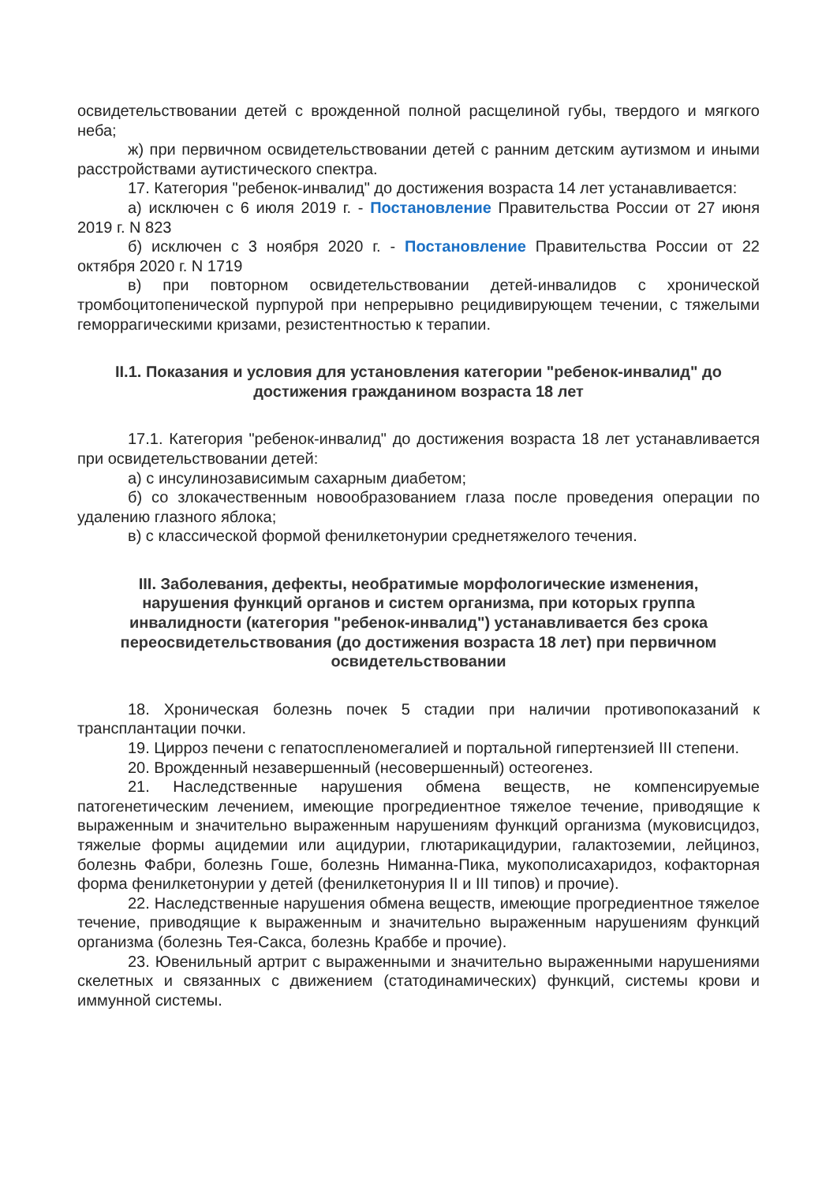освидетельствовании детей с врожденной полной расщелиной губы, твердого и мягкого неба;
ж) при первичном освидетельствовании детей с ранним детским аутизмом и иными расстройствами аутистического спектра.
17. Категория "ребенок-инвалид" до достижения возраста 14 лет устанавливается:
а) исключен с 6 июля 2019 г. - Постановление Правительства России от 27 июня 2019 г. N 823
б) исключен с 3 ноября 2020 г. - Постановление Правительства России от 22 октября 2020 г. N 1719
в) при повторном освидетельствовании детей-инвалидов с хронической тромбоцитопенической пурпурой при непрерывно рецидивирующем течении, с тяжелыми геморрагическими кризами, резистентностью к терапии.
II.1. Показания и условия для установления категории "ребенок-инвалид" до достижения гражданином возраста 18 лет
17.1. Категория "ребенок-инвалид" до достижения возраста 18 лет устанавливается при освидетельствовании детей:
а) с инсулинозависимым сахарным диабетом;
б) со злокачественным новообразованием глаза после проведения операции по удалению глазного яблока;
в) с классической формой фенилкетонурии среднетяжелого течения.
III. Заболевания, дефекты, необратимые морфологические изменения, нарушения функций органов и систем организма, при которых группа инвалидности (категория "ребенок-инвалид") устанавливается без срока переосвидетельствования (до достижения возраста 18 лет) при первичном освидетельствовании
18. Хроническая болезнь почек 5 стадии при наличии противопоказаний к трансплантации почки.
19. Цирроз печени с гепатоспленомегалией и портальной гипертензией III степени.
20. Врожденный незавершенный (несовершенный) остеогенез.
21. Наследственные нарушения обмена веществ, не компенсируемые патогенетическим лечением, имеющие прогредиентное тяжелое течение, приводящие к выраженным и значительно выраженным нарушениям функций организма (муковисцидоз, тяжелые формы ацидемии или ацидурии, глютарикацидурии, галактоземии, лейциноз, болезнь Фабри, болезнь Гоше, болезнь Ниманна-Пика, мукополисахаридоз, кофакторная форма фенилкетонурии у детей (фенилкетонурия II и III типов) и прочие).
22. Наследственные нарушения обмена веществ, имеющие прогредиентное тяжелое течение, приводящие к выраженным и значительно выраженным нарушениям функций организма (болезнь Тея-Сакса, болезнь Краббе и прочие).
23. Ювенильный артрит с выраженными и значительно выраженными нарушениями скелетных и связанных с движением (статодинамических) функций, системы крови и иммунной системы.